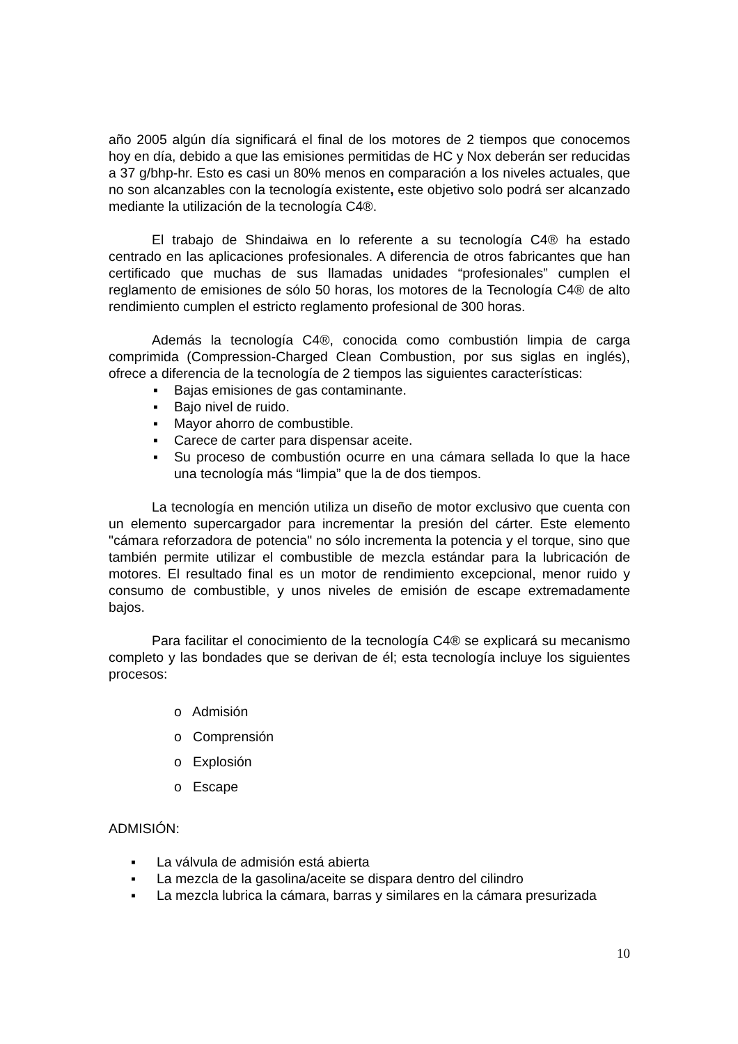año 2005 algún día significará el final de los motores de 2 tiempos que conocemos hoy en día, debido a que las emisiones permitidas de HC y Nox deberán ser reducidas a 37 g/bhp-hr. Esto es casi un 80% menos en comparación a los niveles actuales, que no son alcanzables con la tecnología existente, este objetivo solo podrá ser alcanzado mediante la utilización de la tecnología C4®.
El trabajo de Shindaiwa en lo referente a su tecnología C4® ha estado centrado en las aplicaciones profesionales. A diferencia de otros fabricantes que han certificado que muchas de sus llamadas unidades “profesionales” cumplen el reglamento de emisiones de sólo 50 horas, los motores de la Tecnología C4® de alto rendimiento cumplen el estricto reglamento profesional de 300 horas.
Además la tecnología C4®, conocida como combustión limpia de carga comprimida (Compression-Charged Clean Combustion, por sus siglas en inglés), ofrece a diferencia de la tecnología de 2 tiempos las siguientes características:
▪ Bajas emisiones de gas contaminante.
▪ Bajo nivel de ruido.
▪ Mayor ahorro de combustible.
▪ Carece de carter para dispensar aceite.
▪ Su proceso de combustión ocurre en una cámara sellada lo que la hace una tecnología más “limpia” que la de dos tiempos.
La tecnología en mención utiliza un diseño de motor exclusivo que cuenta con un elemento supercargador para incrementar la presión del cárter. Este elemento "cámara reforzadora de potencia" no sólo incrementa la potencia y el torque, sino que también permite utilizar el combustible de mezcla estándar para la lubricación de motores. El resultado final es un motor de rendimiento excepcional, menor ruido y consumo de combustible, y unos niveles de emisión de escape extremadamente bajos.
Para facilitar el conocimiento de la tecnología C4® se explicará su mecanismo completo y las bondades que se derivan de él; esta tecnología incluye los siguientes procesos:
o Admisión
o Comprensión
o Explosión
o Escape
ADMISIÓN:
▪ La válvula de admisión está abierta
▪ La mezcla de la gasolina/aceite se dispara dentro del cilindro
▪ La mezcla lubrica la cámara, barras y similares en la cámara presurizada
10